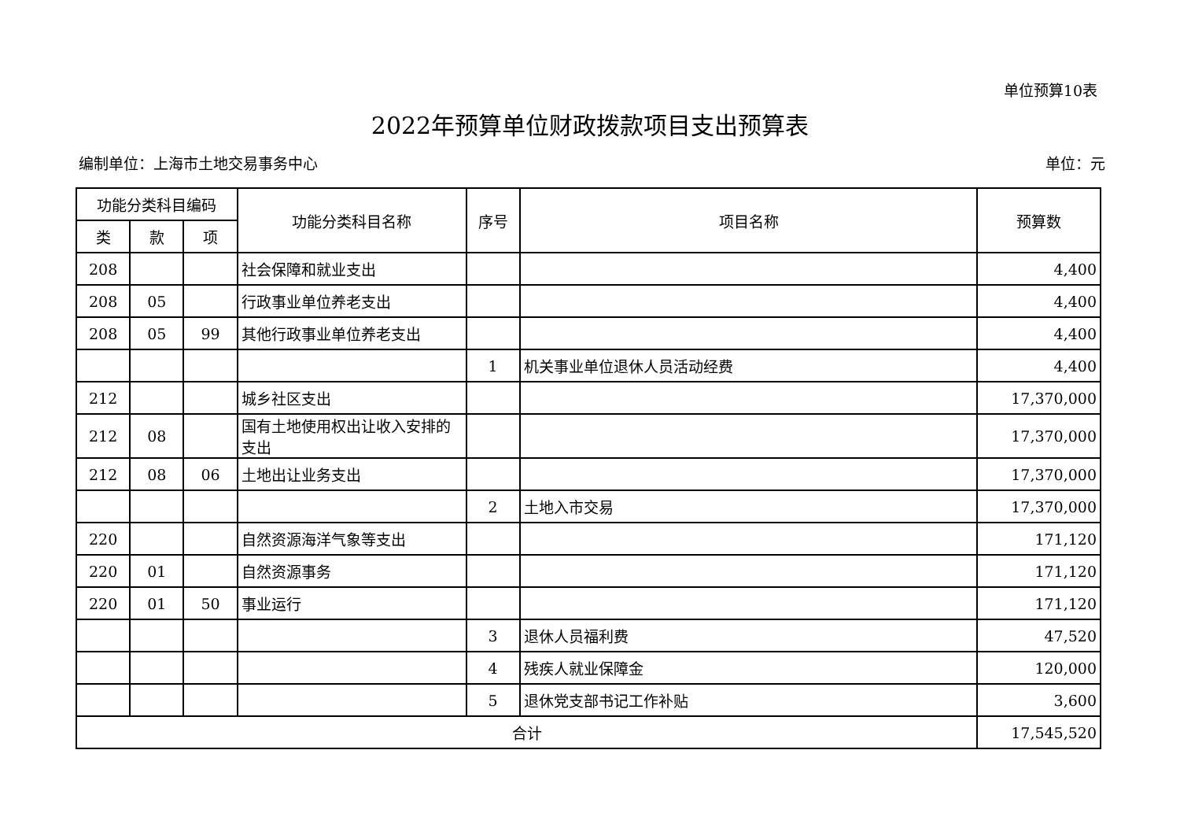单位预算10表
2022年预算单位财政拨款项目支出预算表
编制单位：上海市土地交易事务中心 单位：元
| 功能分类科目编码 | | | 功能分类科目名称 | 序号 | 项目名称 | 预算数 |
| --- | --- | --- | --- | --- | --- | --- |
| 类 | 款 | 项 | | | | |
| 208 | | | 社会保障和就业支出 | | | 4,400 |
| 208 | 05 | | 行政事业单位养老支出 | | | 4,400 |
| 208 | 05 | 99 | 其他行政事业单位养老支出 | | | 4,400 |
| | | | | 1 | 机关事业单位退休人员活动经费 | 4,400 |
| 212 | | | 城乡社区支出 | | | 17,370,000 |
| 212 | 08 | | 国有土地使用权出让收入安排的支出 | | | 17,370,000 |
| 212 | 08 | 06 | 土地出让业务支出 | | | 17,370,000 |
| | | | | 2 | 土地入市交易 | 17,370,000 |
| 220 | | | 自然资源海洋气象等支出 | | | 171,120 |
| 220 | 01 | | 自然资源事务 | | | 171,120 |
| 220 | 01 | 50 | 事业运行 | | | 171,120 |
| | | | | 3 | 退休人员福利费 | 47,520 |
| | | | | 4 | 残疾人就业保障金 | 120,000 |
| | | | | 5 | 退休党支部书记工作补贴 | 3,600 |
| 合计 | | | | | | 17,545,520 |